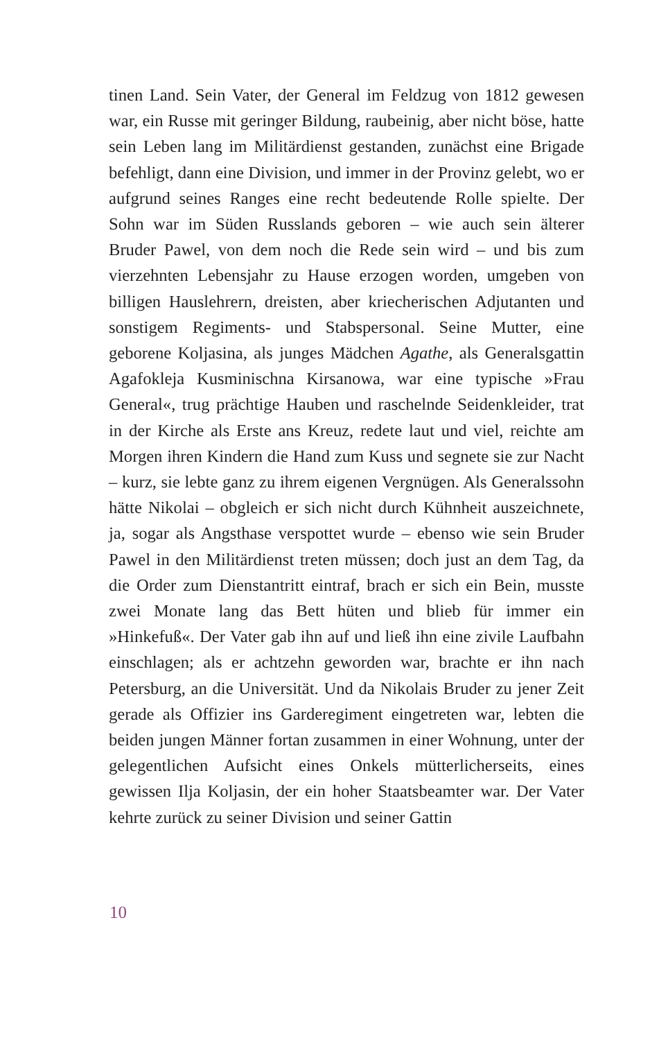tinen Land. Sein Vater, der General im Feldzug von 1812 gewesen war, ein Russe mit geringer Bildung, raubeinig, aber nicht böse, hatte sein Leben lang im Militärdienst gestanden, zunächst eine Brigade befehligt, dann eine Division, und immer in der Provinz gelebt, wo er aufgrund seines Ranges eine recht bedeutende Rolle spielte. Der Sohn war im Süden Russlands geboren – wie auch sein älterer Bruder Pawel, von dem noch die Rede sein wird – und bis zum vierzehnten Lebensjahr zu Hause erzogen worden, umgeben von billigen Hauslehrern, dreisten, aber kriecherischen Adjutanten und sonstigem Regiments- und Stabspersonal. Seine Mutter, eine geborene Koljasina, als junges Mädchen Agathe, als Generalsgattin Agafokleja Kusminischna Kirsanowa, war eine typische »Frau General«, trug prächtige Hauben und raschelnde Seidenkleider, trat in der Kirche als Erste ans Kreuz, redete laut und viel, reichte am Morgen ihren Kindern die Hand zum Kuss und segnete sie zur Nacht – kurz, sie lebte ganz zu ihrem eigenen Vergnügen. Als Generalssohn hätte Nikolai – obgleich er sich nicht durch Kühnheit auszeichnete, ja, sogar als Angsthase verspottet wurde – ebenso wie sein Bruder Pawel in den Militärdienst treten müssen; doch just an dem Tag, da die Order zum Dienstantritt eintraf, brach er sich ein Bein, musste zwei Monate lang das Bett hüten und blieb für immer ein »Hinkefuß«. Der Vater gab ihn auf und ließ ihn eine zivile Laufbahn einschlagen; als er achtzehn geworden war, brachte er ihn nach Petersburg, an die Universität. Und da Nikolais Bruder zu jener Zeit gerade als Offizier ins Garderegiment eingetreten war, lebten die beiden jungen Männer fortan zusammen in einer Wohnung, unter der gelegentlichen Aufsicht eines Onkels mütterlicherseits, eines gewissen Ilja Koljasin, der ein hoher Staatsbeamter war. Der Vater kehrte zurück zu seiner Division und seiner Gattin
10